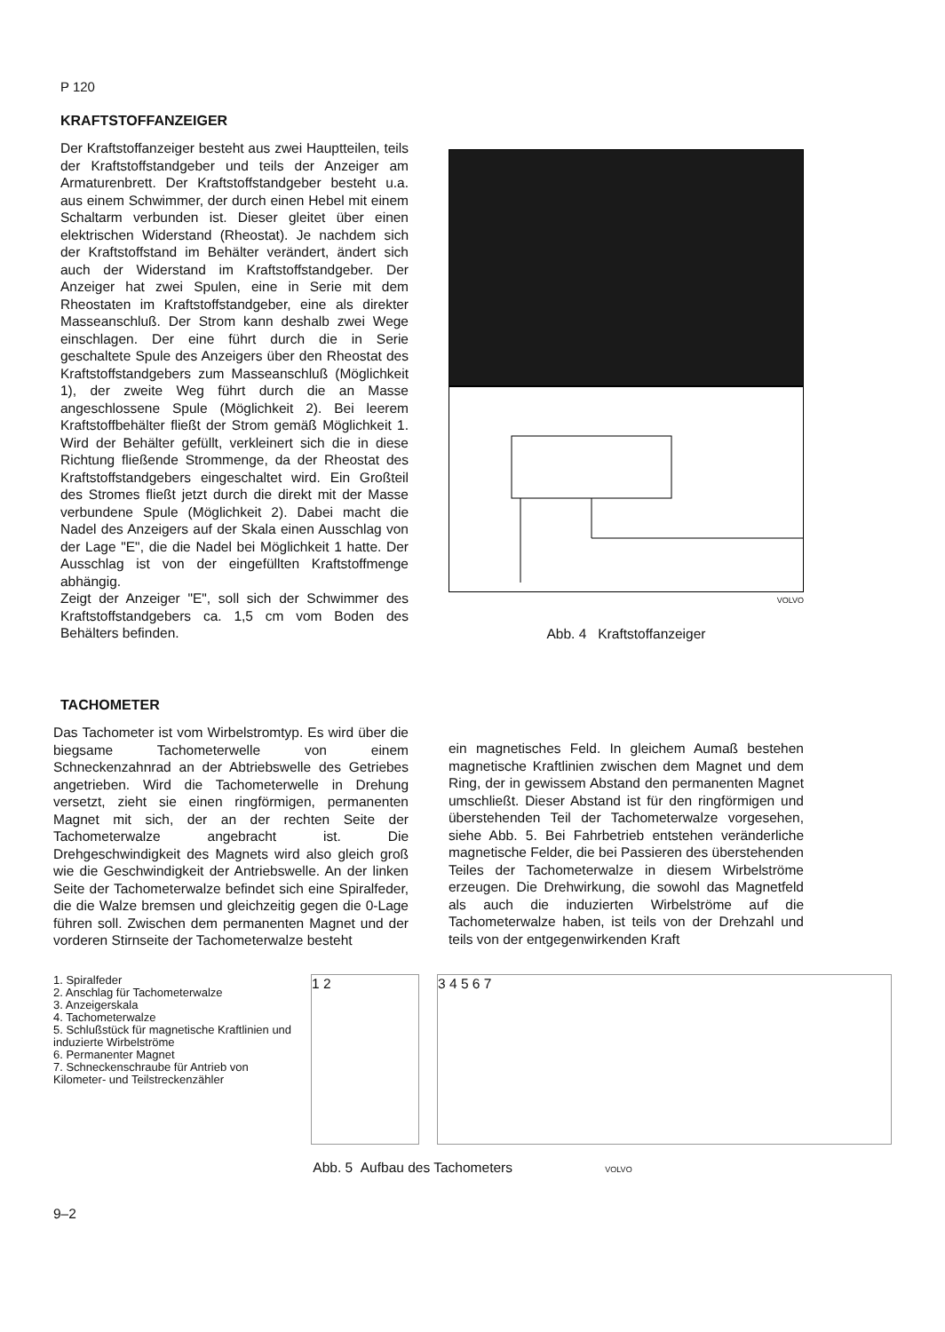P 120
KRAFTSTOFFANZEIGER
Der Kraftstoffanzeiger besteht aus zwei Hauptteilen, teils der Kraftstoffstandgeber und teils der Anzeiger am Armaturenbrett. Der Kraftstoffstandgeber besteht u.a. aus einem Schwimmer, der durch einen Hebel mit einem Schaltarm verbunden ist. Dieser gleitet über einen elektrischen Widerstand (Rheostat). Je nachdem sich der Kraftstoffstand im Behälter verändert, ändert sich auch der Widerstand im Kraftstoffstandgeber. Der Anzeiger hat zwei Spulen, eine in Serie mit dem Rheostaten im Kraftstoffstandgeber, eine als direkter Masseanschluß. Der Strom kann deshalb zwei Wege einschlagen. Der eine führt durch die in Serie geschaltete Spule des Anzeigers über den Rheostat des Kraftstoffstandgebers zum Masseanschluß (Möglichkeit 1), der zweite Weg führt durch die an Masse angeschlossene Spule (Möglichkeit 2). Bei leerem Kraftstoffbehälter fließt der Strom gemäß Möglichkeit 1. Wird der Behälter gefüllt, verkleinert sich die in diese Richtung fließende Strommenge, da der Rheostat des Kraftstoffstandgebers eingeschaltet wird. Ein Großteil des Stromes fließt jetzt durch die direkt mit der Masse verbundene Spule (Möglichkeit 2). Dabei macht die Nadel des Anzeigers auf der Skala einen Ausschlag von der Lage "E", die die Nadel bei Möglichkeit 1 hatte. Der Ausschlag ist von der eingefüllten Kraftstoffmenge abhängig.
Zeigt der Anzeiger "E", soll sich der Schwimmer des Kraftstoffstandgebers ca. 1,5 cm vom Boden des Behälters befinden.
+
VOLVO
Abb. 4 Kraftstoffanzeiger
TACHOMETER
Das Tachometer ist vom Wirbelstromtyp. Es wird über die biegsame Tachometerwelle von einem Schneckenzahnrad an der Abtriebswelle des Getriebes angetrieben. Wird die Tachometerwelle in Drehung versetzt, zieht sie einen ringförmigen, permanenten Magnet mit sich, der an der rechten Seite der Tachometerwalze angebracht ist. Die Drehgeschwindigkeit des Magnets wird also gleich groß wie die Geschwindigkeit der Antriebswelle. An der linken Seite der Tachometerwalze befindet sich eine Spiralfeder, die die Walze bremsen und gleichzeitig gegen die 0-Lage führen soll. Zwischen dem permanenten Magnet und der vorderen Stirnseite der Tachometerwalze besteht
ein magnetisches Feld. In gleichem Aumaß bestehen magnetische Kraftlinien zwischen dem Magnet und dem Ring, der in gewissem Abstand den permanenten Magnet umschließt. Dieser Abstand ist für den ringförmigen und überstehenden Teil der Tachometerwalze vorgesehen, siehe Abb. 5. Bei Fahrbetrieb entstehen veränderliche magnetische Felder, die bei Passieren des überstehenden Teiles der Tachometerwalze in diesem Wirbelströme erzeugen. Die Drehwirkung, die sowohl das Magnetfeld als auch die induzierten Wirbelströme auf die Tachometerwalze haben, ist teils von der Drehzahl und teils von der entgegenwirkenden Kraft
1. Spiralfeder
2. Anschlag für Tachometerwalze
3. Anzeigerskala
4. Tachometerwalze
5. Schlußstück für magnetische Kraftlinien und induzierte Wirbelströme
6. Permanenter Magnet
7. Schneckenschraube für Antrieb von Kilometer- und Teilstreckenzähler
1 2 3 4 5 6 7
Abb. 5 Aufbau des Tachometers VOLVO
9–2